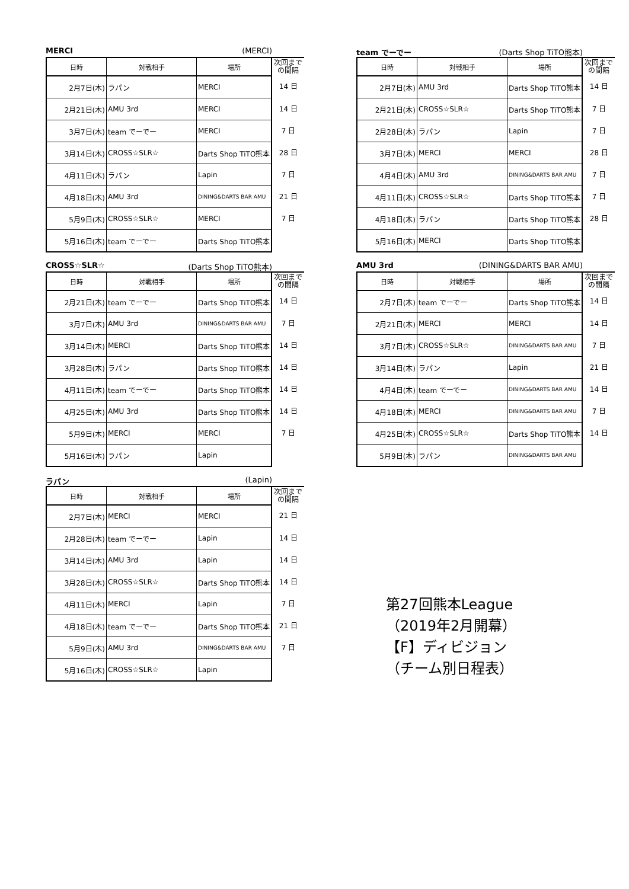MERCI (MERCI)
| 日時 | 対戦相手 | 場所 | 次回まで の間隔 |
| --- | --- | --- | --- |
| 2月7日(木) | ラパン | MERCI | 14 日 |
| 2月21日(木) | AMU 3rd | MERCI | 14 日 |
| 3月7日(木) | team でーでー | MERCI | 7 日 |
| 3月14日(木) | CROSS☆SLR☆ | Darts Shop TiTO熊本 | 28 日 |
| 4月11日(木) | ラパン | Lapin | 7 日 |
| 4月18日(木) | AMU 3rd | DINING&DARTS BAR AMU | 21 日 |
| 5月9日(木) | CROSS☆SLR☆ | MERCI | 7 日 |
| 5月16日(木) | team でーでー | Darts Shop TiTO熊本 | |
team でーでー (Darts Shop TiTO熊本)
| 日時 | 対戦相手 | 場所 | 次回まで の間隔 |
| --- | --- | --- | --- |
| 2月7日(木) | AMU 3rd | Darts Shop TiTO熊本 | 14 日 |
| 2月21日(木) | CROSS☆SLR☆ | Darts Shop TiTO熊本 | 7 日 |
| 2月28日(木) | ラパン | Lapin | 7 日 |
| 3月7日(木) | MERCI | MERCI | 28 日 |
| 4月4日(木) | AMU 3rd | DINING&DARTS BAR AMU | 7 日 |
| 4月11日(木) | CROSS☆SLR☆ | Darts Shop TiTO熊本 | 7 日 |
| 4月18日(木) | ラパン | Darts Shop TiTO熊本 | 28 日 |
| 5月16日(木) | MERCI | Darts Shop TiTO熊本 | |
CROSS☆SLR☆ (Darts Shop TiTO熊本)
| 日時 | 対戦相手 | 場所 | 次回まで の間隔 |
| --- | --- | --- | --- |
| 2月21日(木) | team でーでー | Darts Shop TiTO熊本 | 14 日 |
| 3月7日(木) | AMU 3rd | DINING&DARTS BAR AMU | 7 日 |
| 3月14日(木) | MERCI | Darts Shop TiTO熊本 | 14 日 |
| 3月28日(木) | ラパン | Darts Shop TiTO熊本 | 14 日 |
| 4月11日(木) | team でーでー | Darts Shop TiTO熊本 | 14 日 |
| 4月25日(木) | AMU 3rd | Darts Shop TiTO熊本 | 14 日 |
| 5月9日(木) | MERCI | MERCI | 7 日 |
| 5月16日(木) | ラパン | Lapin | |
AMU 3rd (DINING&DARTS BAR AMU)
| 日時 | 対戦相手 | 場所 | 次回まで の間隔 |
| --- | --- | --- | --- |
| 2月7日(木) | team でーでー | Darts Shop TiTO熊本 | 14 日 |
| 2月21日(木) | MERCI | MERCI | 14 日 |
| 3月7日(木) | CROSS☆SLR☆ | DINING&DARTS BAR AMU | 7 日 |
| 3月14日(木) | ラパン | Lapin | 21 日 |
| 4月4日(木) | team でーでー | DINING&DARTS BAR AMU | 14 日 |
| 4月18日(木) | MERCI | DINING&DARTS BAR AMU | 7 日 |
| 4月25日(木) | CROSS☆SLR☆ | Darts Shop TiTO熊本 | 14 日 |
| 5月9日(木) | ラパン | DINING&DARTS BAR AMU | |
ラパン (Lapin)
| 日時 | 対戦相手 | 場所 | 次回まで の間隔 |
| --- | --- | --- | --- |
| 2月7日(木) | MERCI | MERCI | 21 日 |
| 2月28日(木) | team でーでー | Lapin | 14 日 |
| 3月14日(木) | AMU 3rd | Lapin | 14 日 |
| 3月28日(木) | CROSS☆SLR☆ | Darts Shop TiTO熊本 | 14 日 |
| 4月11日(木) | MERCI | Lapin | 7 日 |
| 4月18日(木) | team でーでー | Darts Shop TiTO熊本 | 21 日 |
| 5月9日(木) | AMU 3rd | DINING&DARTS BAR AMU | 7 日 |
| 5月16日(木) | CROSS☆SLR☆ | Lapin | |
第27回熊本League
（2019年2月開幕）
【F】ディビジョン
（チーム別日程表）